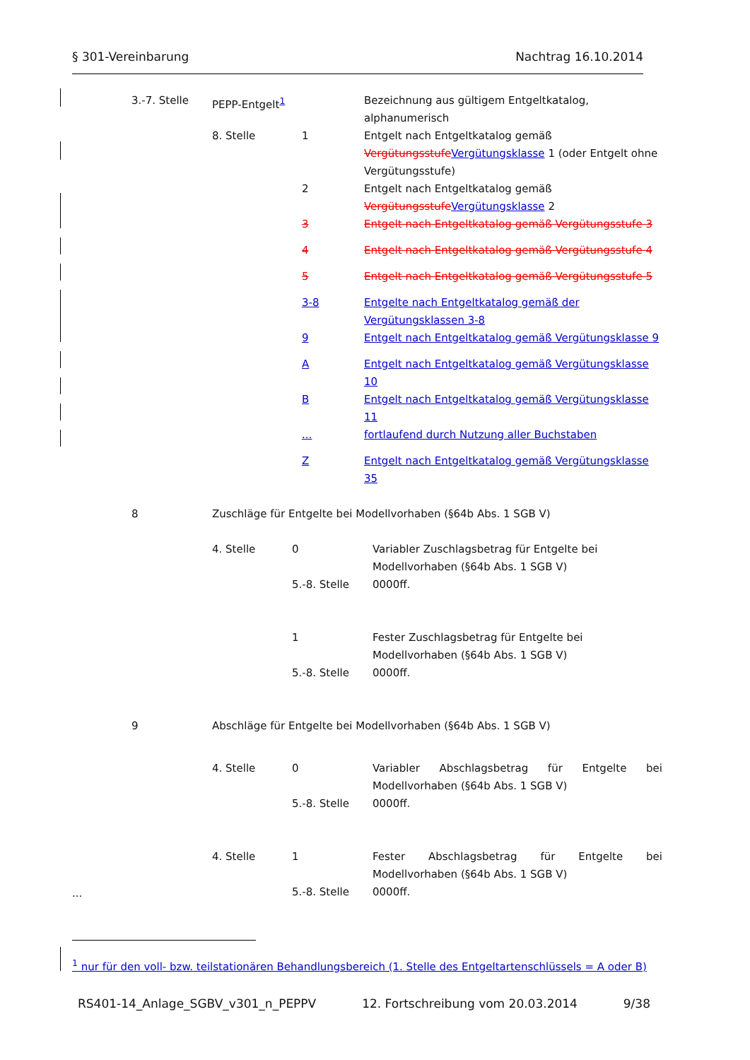§ 301-Vereinbarung Nachtrag 16.10.2014
| 3.-7. Stelle | PEPP-Entgelt<sup>1</sup> | | Bezeichnung aus gültigem Entgeltkatalog, alphanumerisch |
| | 8. Stelle | 1 | Entgelt nach Entgeltkatalog gemäß Vergütungsstufe Vergütungsklasse 1 (oder Entgelt ohne Vergütungsstufe) |
| | | 2 | Entgelt nach Entgeltkatalog gemäß Vergütungsstufe Vergütungsklasse 2 |
| | | 3 | Entgelt nach Entgeltkatalog gemäß Vergütungsstufe 3 |
| | | 4 | Entgelt nach Entgeltkatalog gemäß Vergütungsstufe 4 |
| | | 5 | Entgelt nach Entgeltkatalog gemäß Vergütungsstufe 5 |
| | | 3-8 | Entgelte nach Entgeltkatalog gemäß der Vergütungsklassen 3-8 |
| | | 9 | Entgelt nach Entgeltkatalog gemäß Vergütungsklasse 9 |
| | | A | Entgelt nach Entgeltkatalog gemäß Vergütungsklasse 10 |
| | | B | Entgelt nach Entgeltkatalog gemäß Vergütungsklasse 11 |
| | | ... | fortlaufend durch Nutzung aller Buchstaben |
| | | Z | Entgelt nach Entgeltkatalog gemäß Vergütungsklasse 35 |
| 8 | Zuschläge für Entgelte bei Modellvorhaben (§64b Abs. 1 SGB V) | | |
| | 4. Stelle | 0 | Variabler Zuschlagsbetrag für Entgelte bei Modellvorhaben (§64b Abs. 1 SGB V) |
| | | 5.-8. Stelle | 0000ff. |
| | | 1 | Fester Zuschlagsbetrag für Entgelte bei Modellvorhaben (§64b Abs. 1 SGB V) |
| | | 5.-8. Stelle | 0000ff. |
| 9 | Abschläge für Entgelte bei Modellvorhaben (§64b Abs. 1 SGB V) | | |
| | 4. Stelle | 0 | Variabler Abschlagsbetrag für Entgelte bei Modellvorhaben (§64b Abs. 1 SGB V) |
| | | 5.-8. Stelle | 0000ff. |
| | 4. Stelle | 1 | Fester Abschlagsbetrag für Entgelte bei Modellvorhaben (§64b Abs. 1 SGB V) |
| | | 5.-8. Stelle | 0000ff. |
...
<sup>1</sup> nur für den voll- bzw. teilstationären Behandlungsbereich (1. Stelle des Entgeltartenschlüssels = A oder B)
RS401-14_Anlage_SGBV_v301_n_PEPPV 12. Fortschreibung vom 20.03.2014 9/38